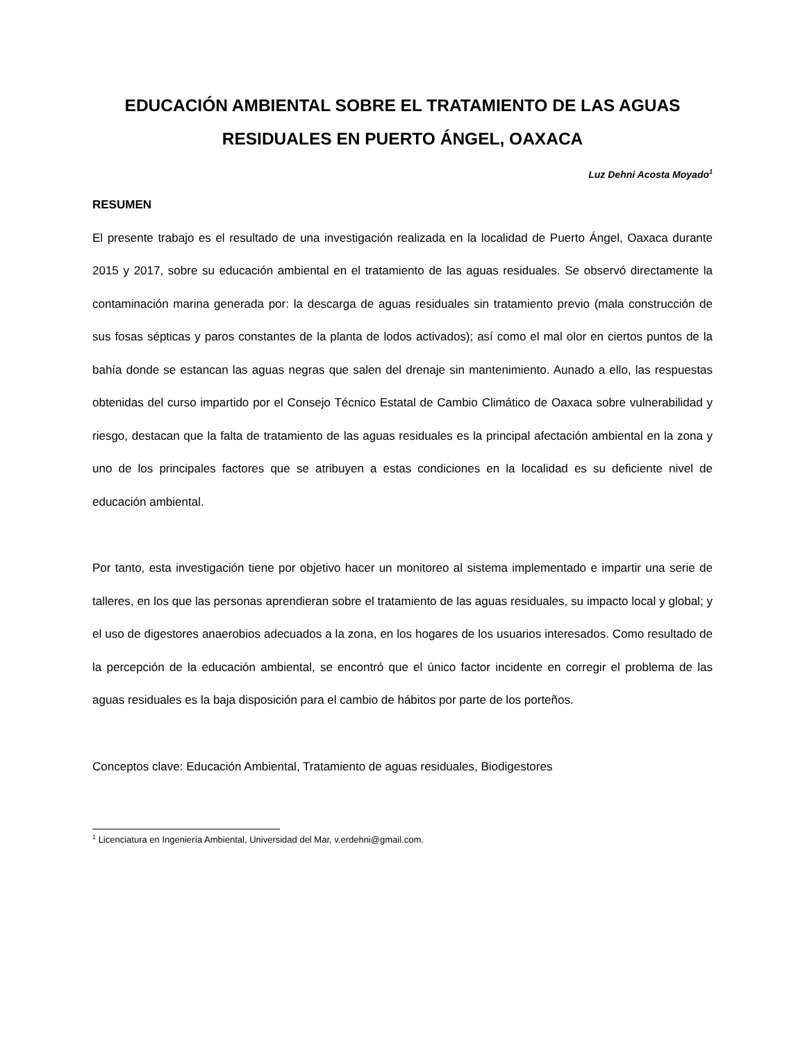EDUCACIÓN AMBIENTAL SOBRE EL TRATAMIENTO DE LAS AGUAS RESIDUALES EN PUERTO ÁNGEL, OAXACA
Luz Dehni Acosta Moyado<sup>1</sup>
RESUMEN
El presente trabajo es el resultado de una investigación realizada en la localidad de Puerto Ángel, Oaxaca durante 2015 y 2017, sobre su educación ambiental en el tratamiento de las aguas residuales. Se observó directamente la contaminación marina generada por: la descarga de aguas residuales sin tratamiento previo (mala construcción de sus fosas sépticas y paros constantes de la planta de lodos activados); así como el mal olor en ciertos puntos de la bahía donde se estancan las aguas negras que salen del drenaje sin mantenimiento. Aunado a ello, las respuestas obtenidas del curso impartido por el Consejo Técnico Estatal de Cambio Climático de Oaxaca sobre vulnerabilidad y riesgo, destacan que la falta de tratamiento de las aguas residuales es la principal afectación ambiental en la zona y uno de los principales factores que se atribuyen a estas condiciones en la localidad es su deficiente nivel de educación ambiental.
Por tanto, esta investigación tiene por objetivo hacer un monitoreo al sistema implementado e impartir una serie de talleres, en los que las personas aprendieran sobre el tratamiento de las aguas residuales, su impacto local y global; y el uso de digestores anaerobios adecuados a la zona, en los hogares de los usuarios interesados. Como resultado de la percepción de la educación ambiental, se encontró que el único factor incidente en corregir el problema de las aguas residuales es la baja disposición para el cambio de hábitos por parte de los porteños.
Conceptos clave: Educación Ambiental, Tratamiento de aguas residuales, Biodigestores
<sup>1</sup> Licenciatura en Ingeniería Ambiental, Universidad del Mar, v.erdehni@gmail.com.